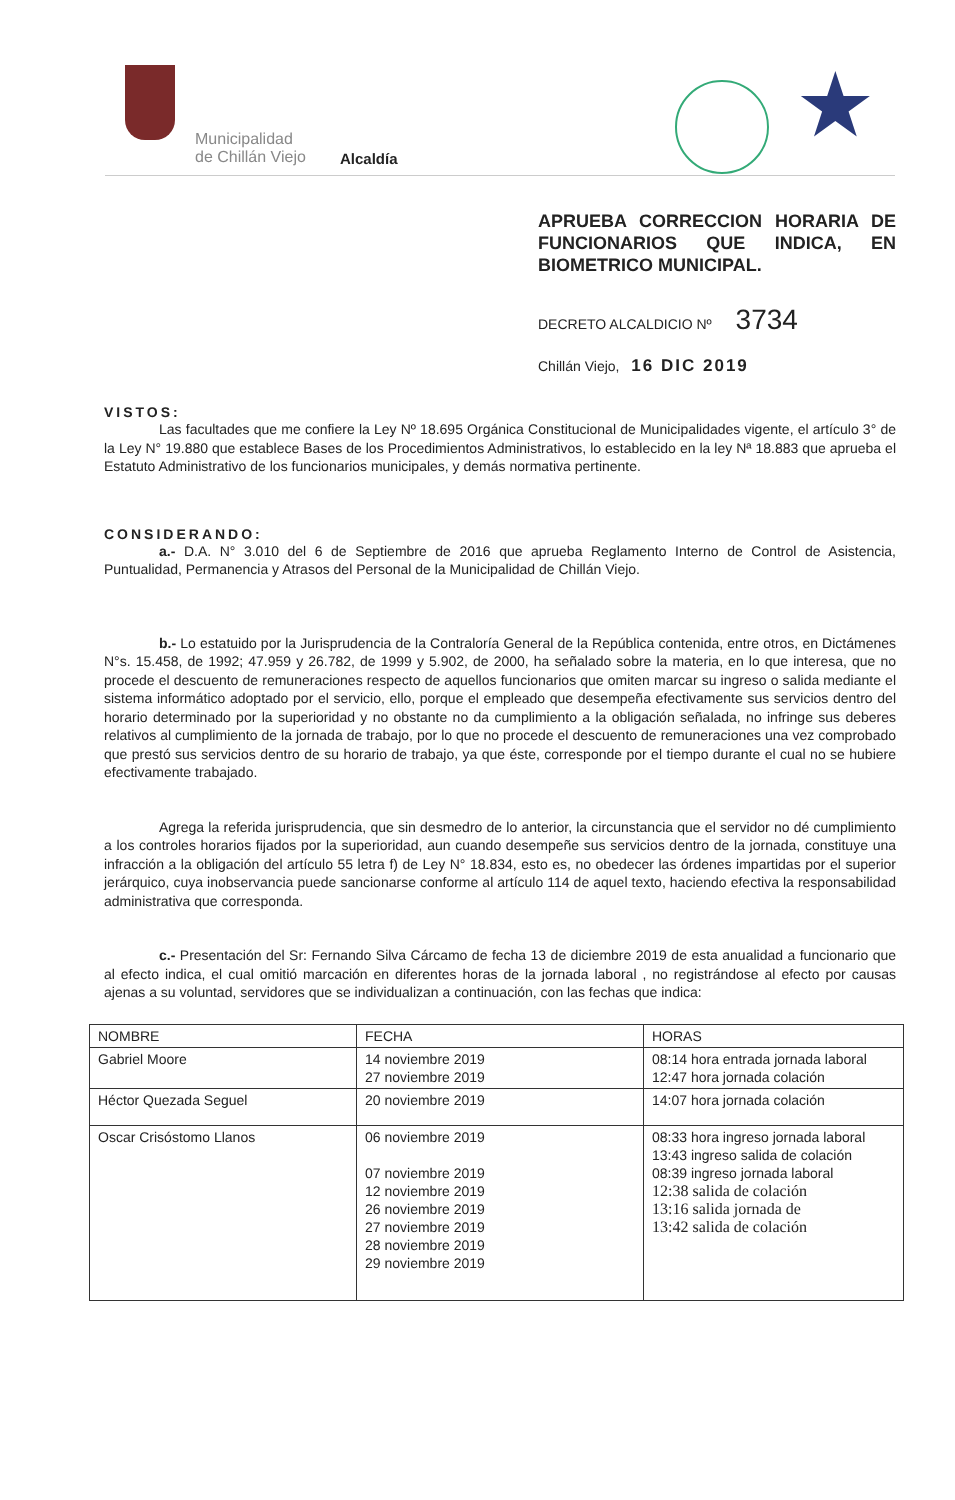Municipalidad
de Chillán Viejo
Alcaldía ★
APRUEBA CORRECCION HORARIA DE FUNCIONARIOS QUE INDICA, EN BIOMETRICO MUNICIPAL.
DECRETO ALCALDICIO Nº 3734
Chillán Viejo, 16 DIC 2019
VISTOS:
Las facultades que me confiere la Ley Nº 18.695 Orgánica Constitucional de Municipalidades vigente, el artículo 3° de la Ley N° 19.880 que establece Bases de los Procedimientos Administrativos, lo establecido en la ley Nª 18.883 que aprueba el Estatuto Administrativo de los funcionarios municipales, y demás normativa pertinente.
CONSIDERANDO:
a.- D.A. N° 3.010 del 6 de Septiembre de 2016 que aprueba Reglamento Interno de Control de Asistencia, Puntualidad, Permanencia y Atrasos del Personal de la Municipalidad de Chillán Viejo.
b.- Lo estatuido por la Jurisprudencia de la Contraloría General de la República contenida, entre otros, en Dictámenes N°s. 15.458, de 1992; 47.959 y 26.782, de 1999 y 5.902, de 2000, ha señalado sobre la materia, en lo que interesa, que no procede el descuento de remuneraciones respecto de aquellos funcionarios que omiten marcar su ingreso o salida mediante el sistema informático adoptado por el servicio, ello, porque el empleado que desempeña efectivamente sus servicios dentro del horario determinado por la superioridad y no obstante no da cumplimiento a la obligación señalada, no infringe sus deberes relativos al cumplimiento de la jornada de trabajo, por lo que no procede el descuento de remuneraciones una vez comprobado que prestó sus servicios dentro de su horario de trabajo, ya que éste, corresponde por el tiempo durante el cual no se hubiere efectivamente trabajado.
Agrega la referida jurisprudencia, que sin desmedro de lo anterior, la circunstancia que el servidor no dé cumplimiento a los controles horarios fijados por la superioridad, aun cuando desempeñe sus servicios dentro de la jornada, constituye una infracción a la obligación del artículo 55 letra f) de Ley N° 18.834, esto es, no obedecer las órdenes impartidas por el superior jerárquico, cuya inobservancia puede sancionarse conforme al artículo 114 de aquel texto, haciendo efectiva la responsabilidad administrativa que corresponda.
c.- Presentación del Sr: Fernando Silva Cárcamo de fecha 13 de diciembre 2019 de esta anualidad a funcionario que al efecto indica, el cual omitió marcación en diferentes horas de la jornada laboral , no registrándose al efecto por causas ajenas a su voluntad, servidores que se individualizan a continuación, con las fechas que indica:
| NOMBRE | FECHA | HORAS |
| --- | --- | --- |
| Gabriel Moore | 14 noviembre 2019 27 noviembre 2019 | 08:14 hora entrada jornada laboral 12:47 hora jornada colación |
| Héctor Quezada Seguel | 20 noviembre 2019 | 14:07 hora jornada colación |
| Oscar Crisóstomo Llanos | 06 noviembre 2019 07 noviembre 2019 12 noviembre 2019 26 noviembre 2019 27 noviembre 2019 28 noviembre 2019 29 noviembre 2019 | 08:33 hora ingreso jornada laboral 13:43 ingreso salida de colación 08:39 ingreso jornada laboral 12:38 salida de colación 13:16 salida jornada de 13:42 salida de colación |